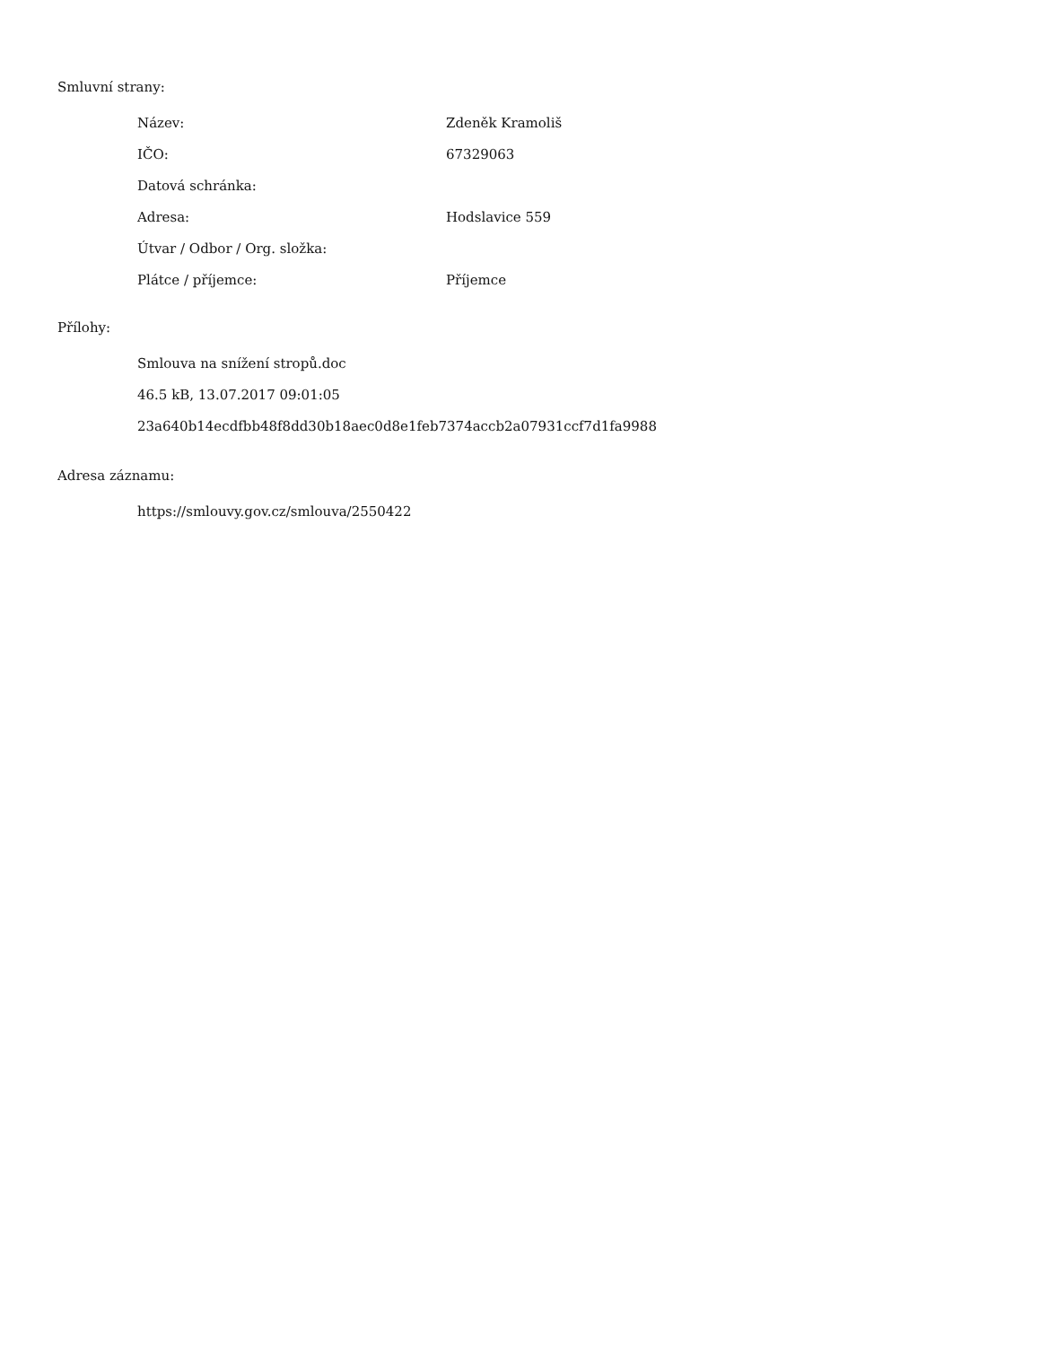Smluvní strany:
| Název: | Zdeněk Kramoliš |
| IČO: | 67329063 |
| Datová schránka: | |
| Adresa: | Hodslavice 559 |
| Útvar / Odbor / Org. složka: | |
| Plátce / příjemce: | Příjemce |
Přílohy:
Smlouva na snížení stropů.doc
46.5 kB, 13.07.2017 09:01:05
23a640b14ecdfbb48f8dd30b18aec0d8e1feb7374accb2a07931ccf7d1fa9988
Adresa záznamu:
https://smlouvy.gov.cz/smlouva/2550422